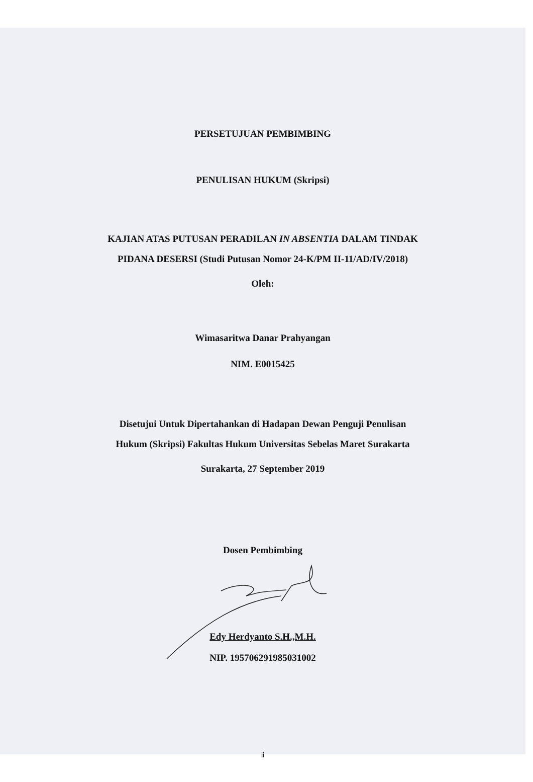PERSETUJUAN PEMBIMBING
PENULISAN HUKUM (Skripsi)
KAJIAN ATAS PUTUSAN PERADILAN IN ABSENTIA DALAM TINDAK
PIDANA DESERSI (Studi Putusan Nomor 24-K/PM II-11/AD/IV/2018)
Oleh:
Wimasaritwa Danar Prahyangan
NIM. E0015425
Disetujui Untuk Dipertahankan di Hadapan Dewan Penguji Penulisan
Hukum (Skripsi) Fakultas Hukum Universitas Sebelas Maret Surakarta
Surakarta, 27 September 2019
Dosen Pembimbing
Edy Herdyanto S.H.,M.H.
NIP. 195706291985031002
ii